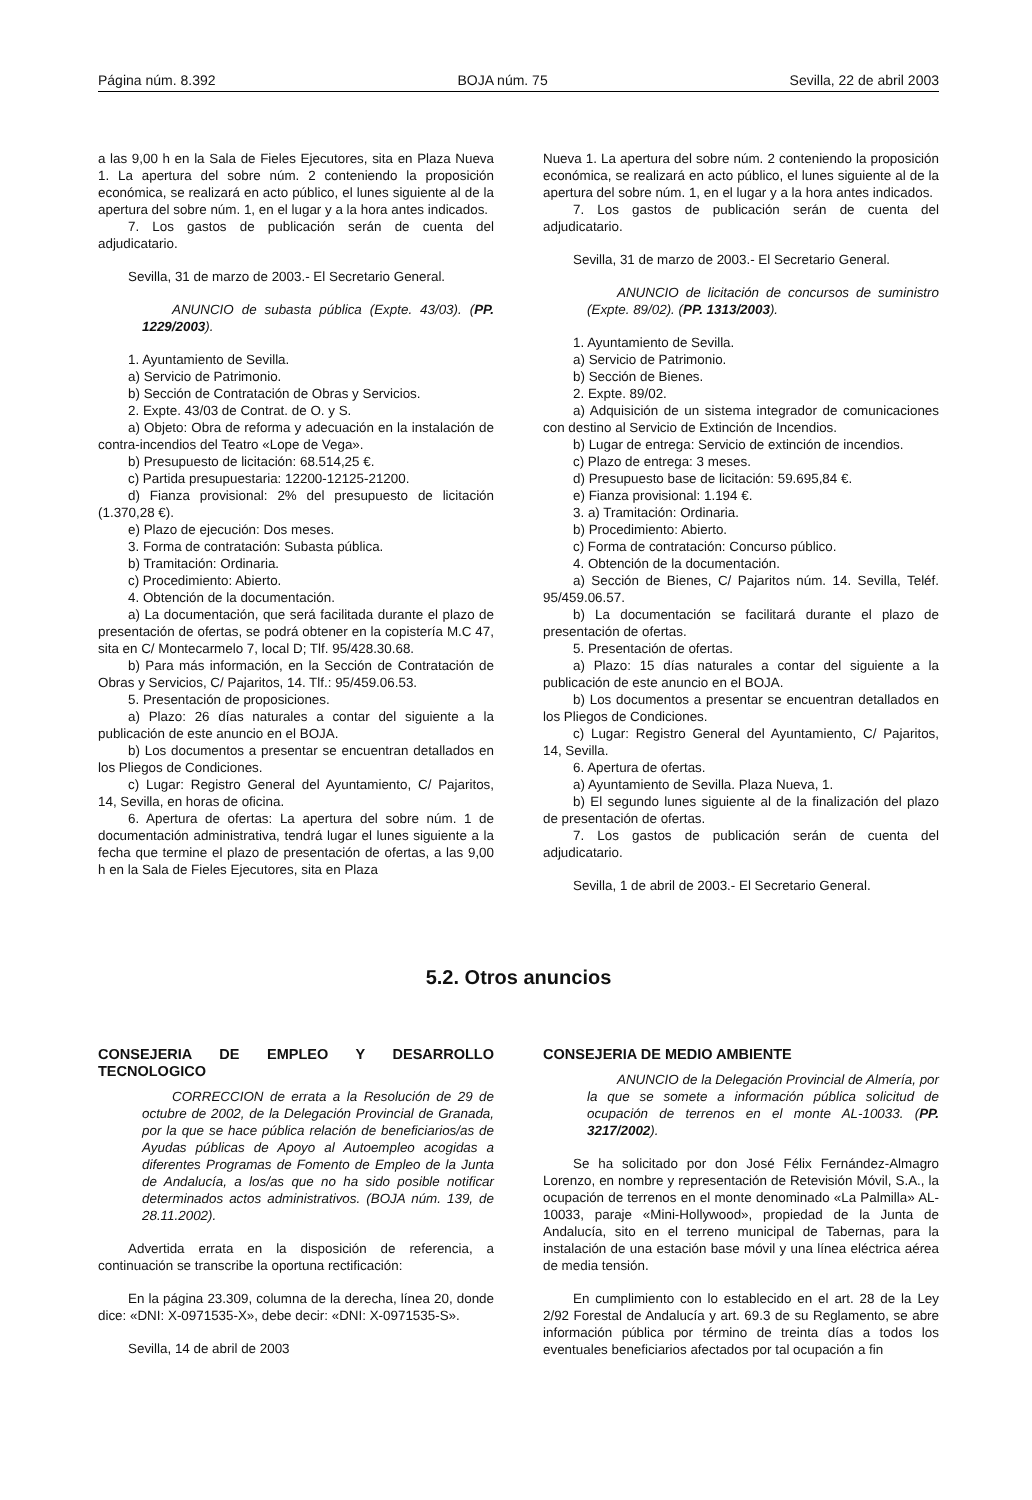Página núm. 8.392 BOJA núm. 75 Sevilla, 22 de abril 2003
a las 9,00 h en la Sala de Fieles Ejecutores, sita en Plaza Nueva 1. La apertura del sobre núm. 2 conteniendo la proposición económica, se realizará en acto público, el lunes siguiente al de la apertura del sobre núm. 1, en el lugar y a la hora antes indicados.
7. Los gastos de publicación serán de cuenta del adjudicatario.
Sevilla, 31 de marzo de 2003.- El Secretario General.
ANUNCIO de subasta pública (Expte. 43/03). (PP. 1229/2003).
1. Ayuntamiento de Sevilla.
a) Servicio de Patrimonio.
b) Sección de Contratación de Obras y Servicios.
2. Expte. 43/03 de Contrat. de O. y S.
a) Objeto: Obra de reforma y adecuación en la instalación de contra-incendios del Teatro «Lope de Vega».
b) Presupuesto de licitación: 68.514,25 €.
c) Partida presupuestaria: 12200-12125-21200.
d) Fianza provisional: 2% del presupuesto de licitación (1.370,28 €).
e) Plazo de ejecución: Dos meses.
3. Forma de contratación: Subasta pública.
b) Tramitación: Ordinaria.
c) Procedimiento: Abierto.
4. Obtención de la documentación.
a) La documentación, que será facilitada durante el plazo de presentación de ofertas, se podrá obtener en la copistería M.C 47, sita en C/ Montecarmelo 7, local D; Tlf. 95/428.30.68.
b) Para más información, en la Sección de Contratación de Obras y Servicios, C/ Pajaritos, 14. Tlf.: 95/459.06.53.
5. Presentación de proposiciones.
a) Plazo: 26 días naturales a contar del siguiente a la publicación de este anuncio en el BOJA.
b) Los documentos a presentar se encuentran detallados en los Pliegos de Condiciones.
c) Lugar: Registro General del Ayuntamiento, C/ Pajaritos, 14, Sevilla, en horas de oficina.
6. Apertura de ofertas: La apertura del sobre núm. 1 de documentación administrativa, tendrá lugar el lunes siguiente a la fecha que termine el plazo de presentación de ofertas, a las 9,00 h en la Sala de Fieles Ejecutores, sita en Plaza
Nueva 1. La apertura del sobre núm. 2 conteniendo la proposición económica, se realizará en acto público, el lunes siguiente al de la apertura del sobre núm. 1, en el lugar y a la hora antes indicados.
7. Los gastos de publicación serán de cuenta del adjudicatario.
Sevilla, 31 de marzo de 2003.- El Secretario General.
ANUNCIO de licitación de concursos de suministro (Expte. 89/02). (PP. 1313/2003).
1. Ayuntamiento de Sevilla.
a) Servicio de Patrimonio.
b) Sección de Bienes.
2. Expte. 89/02.
a) Adquisición de un sistema integrador de comunicaciones con destino al Servicio de Extinción de Incendios.
b) Lugar de entrega: Servicio de extinción de incendios.
c) Plazo de entrega: 3 meses.
d) Presupuesto base de licitación: 59.695,84 €.
e) Fianza provisional: 1.194 €.
3. a) Tramitación: Ordinaria.
b) Procedimiento: Abierto.
c) Forma de contratación: Concurso público.
4. Obtención de la documentación.
a) Sección de Bienes, C/ Pajaritos núm. 14. Sevilla, Teléf. 95/459.06.57.
b) La documentación se facilitará durante el plazo de presentación de ofertas.
5. Presentación de ofertas.
a) Plazo: 15 días naturales a contar del siguiente a la publicación de este anuncio en el BOJA.
b) Los documentos a presentar se encuentran detallados en los Pliegos de Condiciones.
c) Lugar: Registro General del Ayuntamiento, C/ Pajaritos, 14, Sevilla.
6. Apertura de ofertas.
a) Ayuntamiento de Sevilla. Plaza Nueva, 1.
b) El segundo lunes siguiente al de la finalización del plazo de presentación de ofertas.
7. Los gastos de publicación serán de cuenta del adjudicatario.
Sevilla, 1 de abril de 2003.- El Secretario General.
5.2. Otros anuncios
CONSEJERIA DE EMPLEO Y DESARROLLO TECNOLOGICO
CORRECCION de errata a la Resolución de 29 de octubre de 2002, de la Delegación Provincial de Granada, por la que se hace pública relación de beneficiarios/as de Ayudas públicas de Apoyo al Autoempleo acogidas a diferentes Programas de Fomento de Empleo de la Junta de Andalucía, a los/as que no ha sido posible notificar determinados actos administrativos. (BOJA núm. 139, de 28.11.2002).
Advertida errata en la disposición de referencia, a continuación se transcribe la oportuna rectificación:
En la página 23.309, columna de la derecha, línea 20, donde dice: «DNI: X-0971535-X», debe decir: «DNI: X-0971535-S».
Sevilla, 14 de abril de 2003
CONSEJERIA DE MEDIO AMBIENTE
ANUNCIO de la Delegación Provincial de Almería, por la que se somete a información pública solicitud de ocupación de terrenos en el monte AL-10033. (PP. 3217/2002).
Se ha solicitado por don José Félix Fernández-Almagro Lorenzo, en nombre y representación de Retevisión Móvil, S.A., la ocupación de terrenos en el monte denominado «La Palmilla» AL-10033, paraje «Mini-Hollywood», propiedad de la Junta de Andalucía, sito en el terreno municipal de Tabernas, para la instalación de una estación base móvil y una línea eléctrica aérea de media tensión.
En cumplimiento con lo establecido en el art. 28 de la Ley 2/92 Forestal de Andalucía y art. 69.3 de su Reglamento, se abre información pública por término de treinta días a todos los eventuales beneficiarios afectados por tal ocupación a fin